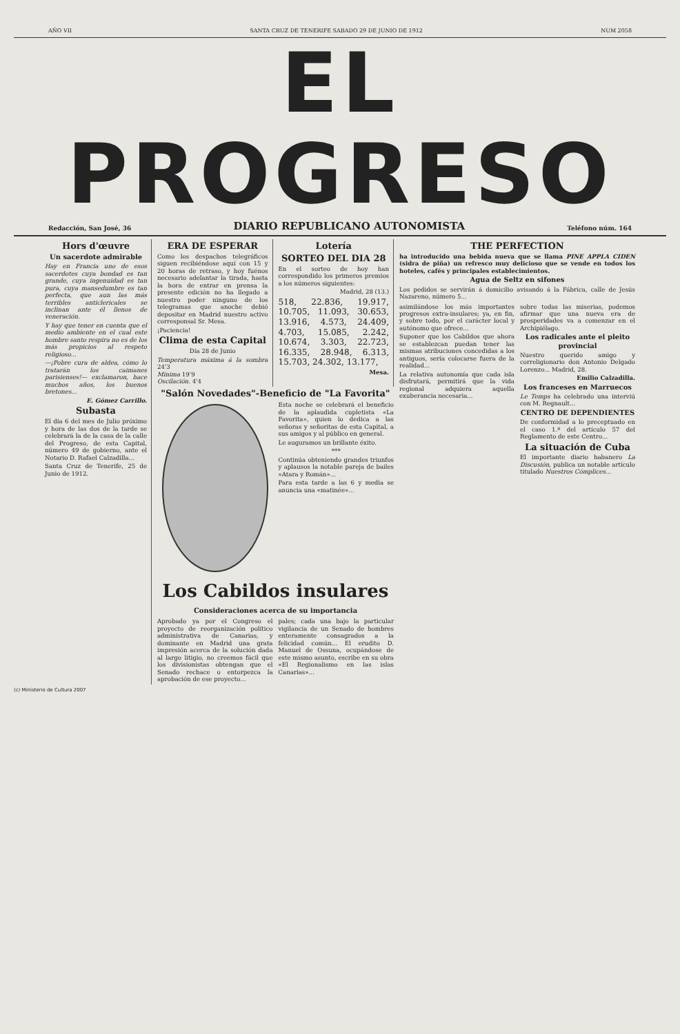AÑO VII SANTA CRUZ DE TENERIFE SABADO 29 DE JUNIO DE 1912 NUM 2058
EL PROGRESO
Redacción, San José, 36 DIARIO REPUBLICANO AUTONOMISTA Teléfono núm. 164
Hors d'œuvre
Un sacerdote admirable
Hay en Francia uno de esos sacerdotes cuya bondad es tan grande, cuya ingenuidad es tan pura, cuya mansedumbre es tan perfecta, que aun las más terribles anticlericales se inclinan ante él llenos de veneración.
Y hay que tener en cuenta que el medio ambiente en el cual este hombre santo respira no es de los más propicios al respeto religioso...
—¡Pobre cura de aldea, cómo lo tratarán los caimanes parisienses!— exclamaron, hace muchos años, los buenos bretones...
E. Gómez Carrillo.
Subasta
El día 6 del mes de Julio próximo y hora de las dos de la tarde se celebrará la de la casa de la calle del Progreso, de esta Capital, número 49 de gobierno, ante el Notario D. Rafael Calzadilla...
Santa Cruz de Tenerife, 25 de Junio de 1912.
ERA DE ESPERAR
Como los despachos telegráficos siguen recibiéndose aquí con 15 y 20 horas de retraso, y hoy fuénos necesario adelantar la tirada, hasta la hora de entrar en prensa la presente edición no ha llegado a nuestro poder ninguno de los telegramas que anoche debió depositar en Madrid nuestro activo corresponsal Sr. Mesa.
¡Paciencia!
Clima de esta Capital
Día 28 de Junio
Temperatura máxima á la sombra 24'3
Mínima 19'9
Oscilación. 4'4
Lotería
SORTEO DEL DIA 28
En el sorteo de hoy han correspondido los primeros premios a los números siguientes:
Madrid, 28 (13.)
518, 22.836, 19.917, 10.705, 11.093, 30.653, 13.916, 4.573, 24.409, 4.703, 15.085, 2.242, 10.674, 3.303, 22.723, 16.335, 28.948, 6.313, 15.703, 24.302, 13.177,
Mesa.
"Salón Novedades"-Beneficio de "La Favorita"
Esta noche se celebrará el beneficio de la aplaudida cupletista «La Favorita», quien lo dedica a las señoras y señoritas de esta Capital, a sus amigos y al público en general.
Le auguramos un brillante éxito.
***
Continúa obteniendo grandes triunfos y aplausos la notable pareja de bailes «Atara y Román»...
Para esta tarde a las 6 y media se anuncia una «matinée»...
Los Cabildos insulares
Consideraciones acerca de su importancia
Aprobado ya por el Congreso el proyecto de reorganización político administrativa de Canarias, y dominante en Madrid una grata impresión acerca de la solución dada al largo litigio, no creemos fácil que los divisionistas obtengan que el Senado rechace o entorpezca la aprobación de ese proyecto...
pales; cada una bajo la particular vigilancia de un Senado de hombres enteramente consagrados a la felicidad común... El erudito D. Manuel de Ossuna, ocupándose de este mismo asunto, escribe en su obra «El Regionalismo en las islas Canarias»...
THE PERFECTION
ha introducido una bebida nueva que se llama PINE APPLA CIDEN (sidra de piña) un refresco muy delicioso que se vende en todos los hoteles, cafés y principales establecimientos.
Agua de Seltz en sifones
Los pedidos se servirán á domicilio avisando á la Fábrica, calle de Jesús Nazareno, número 5...
asimilándose los más importantes progresos extra-insulares; ya, en fin, y sobre todo, por el carácter local y autónomo que ofrece...
Suponer que los Cabildos que ahora se establezcan puedan tener las mismas atribuciones concedidas a los antiguos, sería colocarse fuera de la realidad...
La relativa autonomía que cada isla disfrutará, permitirá que la vida regional adquiera aquella exuberancia necesaria...
sobre todas las miserias, podemos afirmar que una nueva era de prosperidades va a comenzar en el Archipiélago.
Los radicales ante el pleito provincial
Nuestro querido amigo y correligionario don Antonio Delgado Lorenzo... Madrid, 28.
Emilio Calzadilla.
Los franceses en Marruecos
Le Temps ha celebrado una interviú con M. Regnault...
CENTRO DE DEPENDIENTES
De conformidad a lo preceptuado en el caso 1.º del artículo 57 del Reglamento de este Centro...
La situación de Cuba
El importante diario habanero La Discusión, publica un notable artículo titulado Nuestros Cómplices...
(c) Ministerio de Cultura 2007